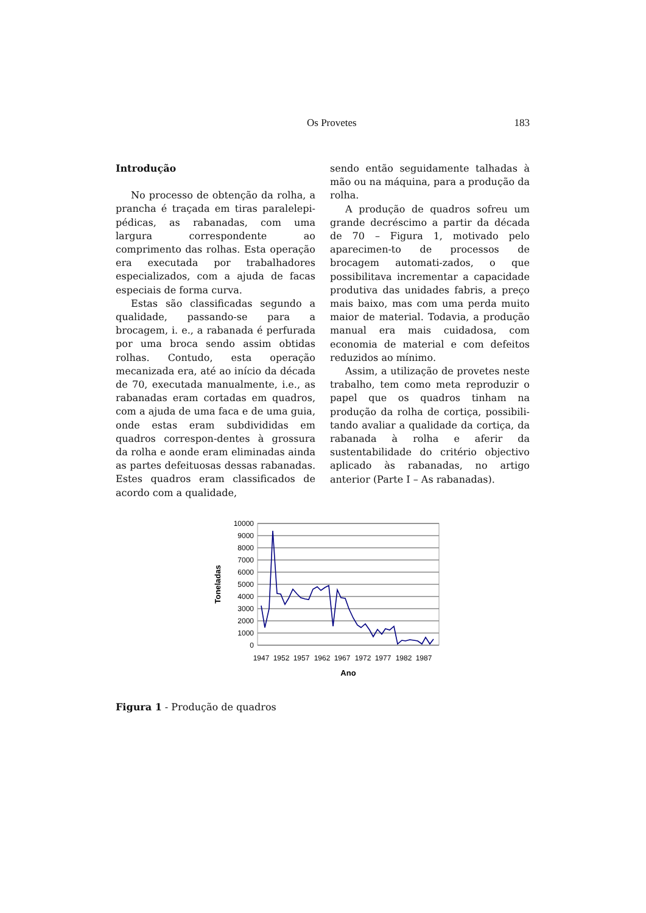Os Provetes 183
Introdução
No processo de obtenção da rolha, a prancha é traçada em tiras paralelepi-pédicas, as rabanadas, com uma largura correspondente ao comprimento das rolhas. Esta operação era executada por trabalhadores especializados, com a ajuda de facas especiais de forma curva.
Estas são classificadas segundo a qualidade, passando-se para a brocagem, i. e., a rabanada é perfurada por uma broca sendo assim obtidas rolhas. Contudo, esta operação mecanizada era, até ao início da década de 70, executada manualmente, i.e., as rabanadas eram cortadas em quadros, com a ajuda de uma faca e de uma guia, onde estas eram subdivididas em quadros correspon-dentes à grossura da rolha e aonde eram eliminadas ainda as partes defeituosas dessas rabanadas. Estes quadros eram classificados de acordo com a qualidade,
sendo então seguidamente talhadas à mão ou na máquina, para a produção da rolha.
A produção de quadros sofreu um grande decréscimo a partir da década de 70 – Figura 1, motivado pelo aparecimen-to de processos de brocagem automati-zados, o que possibilitava incrementar a capacidade produtiva das unidades fabris, a preço mais baixo, mas com uma perda muito maior de material. Todavia, a produção manual era mais cuidadosa, com economia de material e com defeitos reduzidos ao mínimo.
Assim, a utilização de provetes neste trabalho, tem como meta reproduzir o papel que os quadros tinham na produção da rolha de cortiça, possibili-tando avaliar a qualidade da cortiça, da rabanada à rolha e aferir da sustentabilidade do critério objectivo aplicado às rabanadas, no artigo anterior (Parte I – As rabanadas).
10000
9000
8000
7000
6000
5000
4000
3000
2000
1000
0
1947
1952
1957
1962
1967
1972
1977
1982
1987
Ano
Toneladas
Figura 1 - Produção de quadros